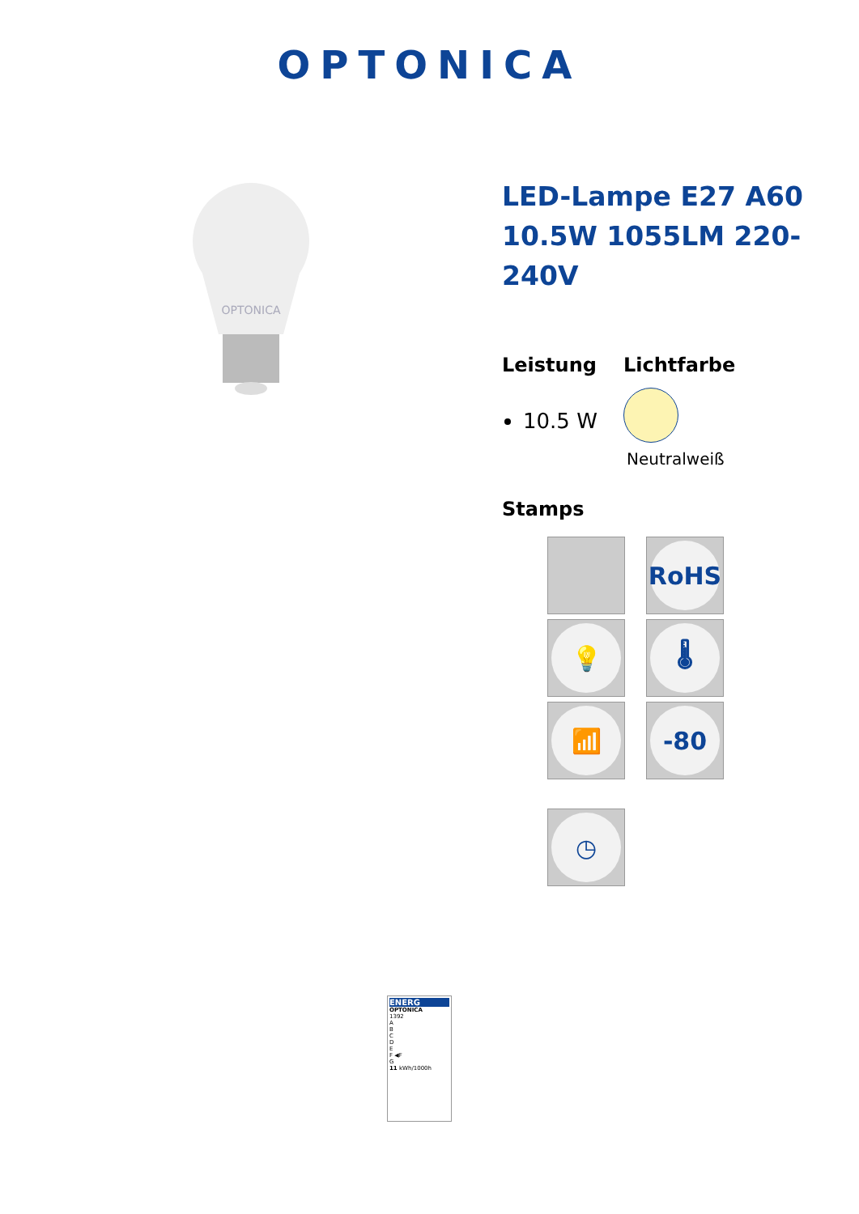OPTONICA
OPTONICA
LED-Lampe E27 A60 10.5W 1055LM 220-240V
Leistung
10.5 W
Lichtfarbe
Neutralweiß
Stamps
RoHS
💡
🌡
📶
-80
◷
ENERG
OPTONICA
1392
A
B
C
D
E
F ◀F
G
11 kWh/1000h